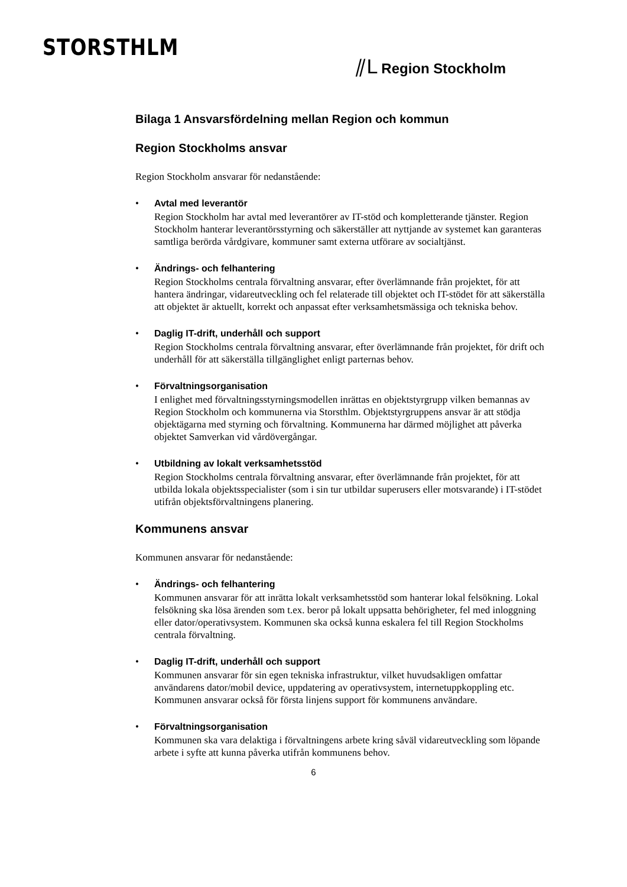STORSTHLM
⫽L Region Stockholm
Bilaga 1 Ansvarsfördelning mellan Region och kommun
Region Stockholms ansvar
Region Stockholm ansvarar för nedanstående:
Avtal med leverantör
Region Stockholm har avtal med leverantörer av IT-stöd och kompletterande tjänster. Region Stockholm hanterar leverantörsstyrning och säkerställer att nyttjande av systemet kan garanteras samtliga berörda vårdgivare, kommuner samt externa utförare av socialtjänst.
Ändrings- och felhantering
Region Stockholms centrala förvaltning ansvarar, efter överlämnande från projektet, för att hantera ändringar, vidareutveckling och fel relaterade till objektet och IT-stödet för att säkerställa att objektet är aktuellt, korrekt och anpassat efter verksamhetsmässiga och tekniska behov.
Daglig IT-drift, underhåll och support
Region Stockholms centrala förvaltning ansvarar, efter överlämnande från projektet, för drift och underhåll för att säkerställa tillgänglighet enligt parternas behov.
Förvaltningsorganisation
I enlighet med förvaltningsstyrningsmodellen inrättas en objektstyrgrupp vilken bemannas av Region Stockholm och kommunerna via Storsthlm. Objektstyrgruppens ansvar är att stödja objektägarna med styrning och förvaltning. Kommunerna har därmed möjlighet att påverka objektet Samverkan vid vårdövergångar.
Utbildning av lokalt verksamhetsstöd
Region Stockholms centrala förvaltning ansvarar, efter överlämnande från projektet, för att utbilda lokala objektsspecialister (som i sin tur utbildar superusers eller motsvarande) i IT-stödet utifrån objektsförvaltningens planering.
Kommunens ansvar
Kommunen ansvarar för nedanstående:
Ändrings- och felhantering
Kommunen ansvarar för att inrätta lokalt verksamhetsstöd som hanterar lokal felsökning. Lokal felsökning ska lösa ärenden som t.ex. beror på lokalt uppsatta behörigheter, fel med inloggning eller dator/operativsystem. Kommunen ska också kunna eskalera fel till Region Stockholms centrala förvaltning.
Daglig IT-drift, underhåll och support
Kommunen ansvarar för sin egen tekniska infrastruktur, vilket huvudsakligen omfattar användarens dator/mobil device, uppdatering av operativsystem, internetuppkoppling etc. Kommunen ansvarar också för första linjens support för kommunens användare.
Förvaltningsorganisation
Kommunen ska vara delaktiga i förvaltningens arbete kring såväl vidareutveckling som löpande arbete i syfte att kunna påverka utifrån kommunens behov.
6